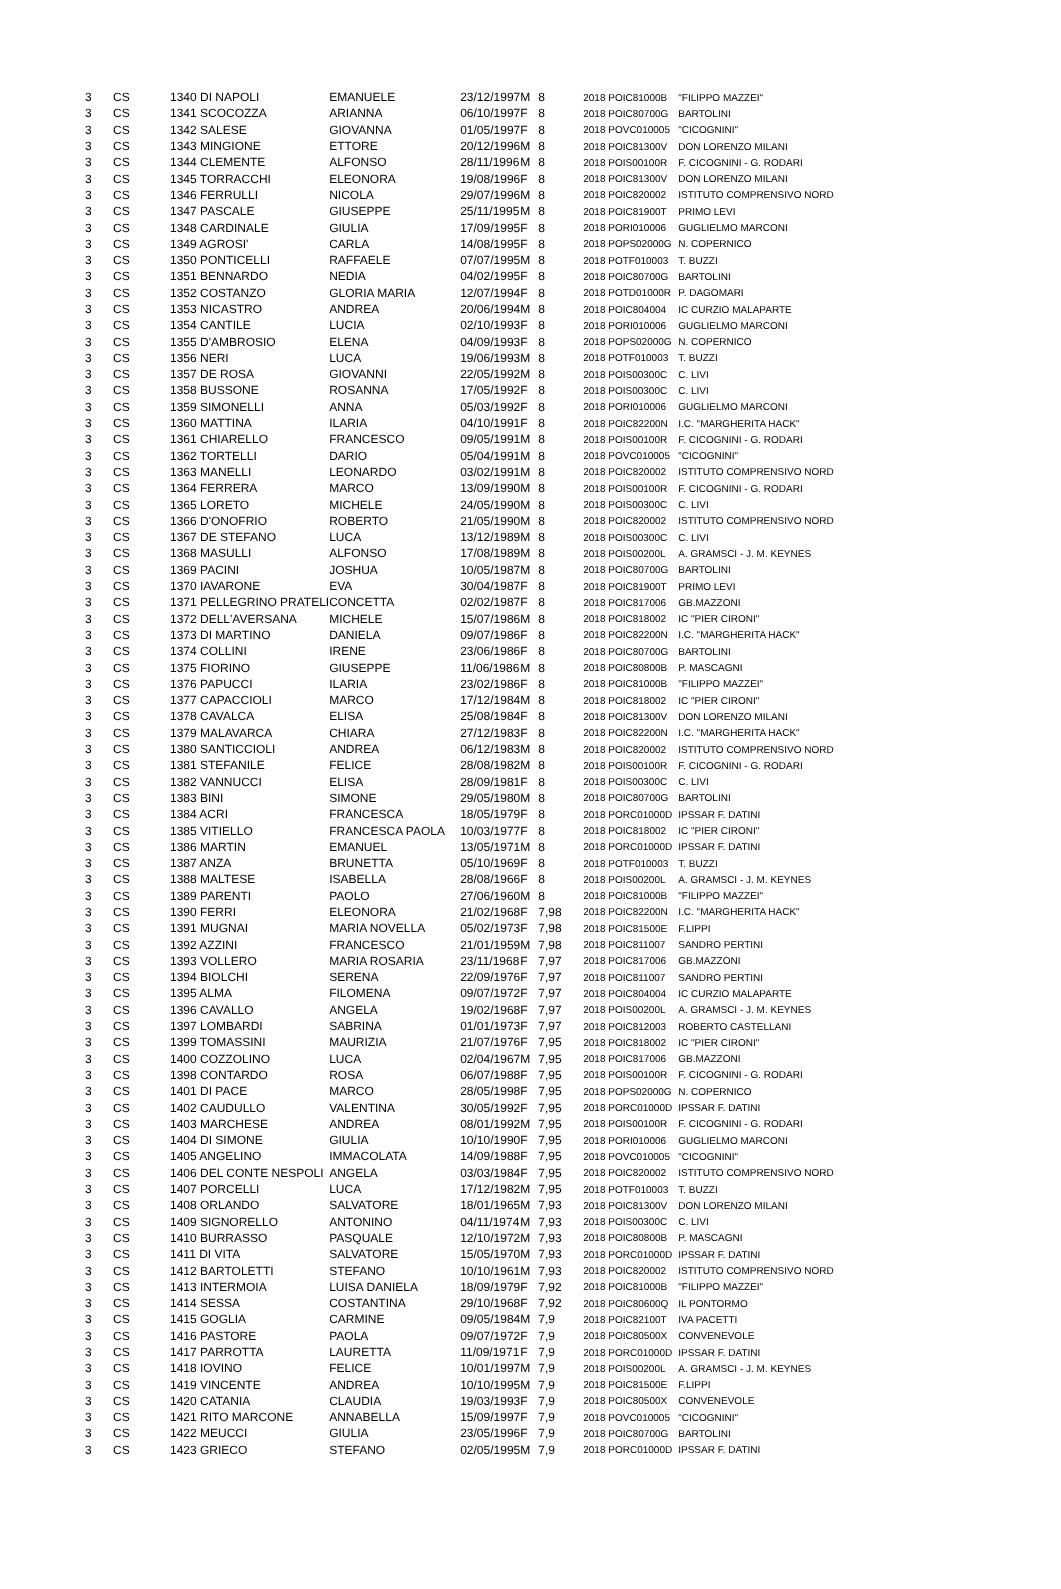| 3 | CS | 1340 DI NAPOLI | EMANUELE | 23/12/1997 | M | 8 | 2018 POIC81000B | "FILIPPO MAZZEI" |
| 3 | CS | 1341 SCOCOZZA | ARIANNA | 06/10/1997 | F | 8 | 2018 POIC80700G | BARTOLINI |
| 3 | CS | 1342 SALESE | GIOVANNA | 01/05/1997 | F | 8 | 2018 POVC010005 | "CICOGNINI" |
| 3 | CS | 1343 MINGIONE | ETTORE | 20/12/1996 | M | 8 | 2018 POIC81300V | DON LORENZO MILANI |
| 3 | CS | 1344 CLEMENTE | ALFONSO | 28/11/1996 | M | 8 | 2018 POIS00100R | F. CICOGNINI - G. RODARI |
| 3 | CS | 1345 TORRACCHI | ELEONORA | 19/08/1996 | F | 8 | 2018 POIC81300V | DON LORENZO MILANI |
| 3 | CS | 1346 FERRULLI | NICOLA | 29/07/1996 | M | 8 | 2018 POIC820002 | ISTITUTO COMPRENSIVO NORD |
| 3 | CS | 1347 PASCALE | GIUSEPPE | 25/11/1995 | M | 8 | 2018 POIC81900T | PRIMO LEVI |
| 3 | CS | 1348 CARDINALE | GIULIA | 17/09/1995 | F | 8 | 2018 PORI010006 | GUGLIELMO MARCONI |
| 3 | CS | 1349 AGROSI' | CARLA | 14/08/1995 | F | 8 | 2018 POPS02000G | N. COPERNICO |
| 3 | CS | 1350 PONTICELLI | RAFFAELE | 07/07/1995 | M | 8 | 2018 POTF010003 | T. BUZZI |
| 3 | CS | 1351 BENNARDO | NEDIA | 04/02/1995 | F | 8 | 2018 POIC80700G | BARTOLINI |
| 3 | CS | 1352 COSTANZO | GLORIA MARIA | 12/07/1994 | F | 8 | 2018 POTD01000R | P. DAGOMARI |
| 3 | CS | 1353 NICASTRO | ANDREA | 20/06/1994 | M | 8 | 2018 POIC804004 | IC CURZIO MALAPARTE |
| 3 | CS | 1354 CANTILE | LUCIA | 02/10/1993 | F | 8 | 2018 PORI010006 | GUGLIELMO MARCONI |
| 3 | CS | 1355 D'AMBROSIO | ELENA | 04/09/1993 | F | 8 | 2018 POPS02000G | N. COPERNICO |
| 3 | CS | 1356 NERI | LUCA | 19/06/1993 | M | 8 | 2018 POTF010003 | T. BUZZI |
| 3 | CS | 1357 DE ROSA | GIOVANNI | 22/05/1992 | M | 8 | 2018 POIS00300C | C. LIVI |
| 3 | CS | 1358 BUSSONE | ROSANNA | 17/05/1992 | F | 8 | 2018 POIS00300C | C. LIVI |
| 3 | CS | 1359 SIMONELLI | ANNA | 05/03/1992 | F | 8 | 2018 PORI010006 | GUGLIELMO MARCONI |
| 3 | CS | 1360 MATTINA | ILARIA | 04/10/1991 | F | 8 | 2018 POIC82200N | I.C. "MARGHERITA HACK" |
| 3 | CS | 1361 CHIARELLO | FRANCESCO | 09/05/1991 | M | 8 | 2018 POIS00100R | F. CICOGNINI - G. RODARI |
| 3 | CS | 1362 TORTELLI | DARIO | 05/04/1991 | M | 8 | 2018 POVC010005 | "CICOGNINI" |
| 3 | CS | 1363 MANELLI | LEONARDO | 03/02/1991 | M | 8 | 2018 POIC820002 | ISTITUTO COMPRENSIVO NORD |
| 3 | CS | 1364 FERRERA | MARCO | 13/09/1990 | M | 8 | 2018 POIS00100R | F. CICOGNINI - G. RODARI |
| 3 | CS | 1365 LORETO | MICHELE | 24/05/1990 | M | 8 | 2018 POIS00300C | C. LIVI |
| 3 | CS | 1366 D'ONOFRIO | ROBERTO | 21/05/1990 | M | 8 | 2018 POIC820002 | ISTITUTO COMPRENSIVO NORD |
| 3 | CS | 1367 DE STEFANO | LUCA | 13/12/1989 | M | 8 | 2018 POIS00300C | C. LIVI |
| 3 | CS | 1368 MASULLI | ALFONSO | 17/08/1989 | M | 8 | 2018 POIS00200L | A. GRAMSCI - J. M. KEYNES |
| 3 | CS | 1369 PACINI | JOSHUA | 10/05/1987 | M | 8 | 2018 POIC80700G | BARTOLINI |
| 3 | CS | 1370 IAVARONE | EVA | 30/04/1987 | F | 8 | 2018 POIC81900T | PRIMO LEVI |
| 3 | CS | 1371 PELLEGRINO PRATELI | CONCETTA | 02/02/1987 | F | 8 | 2018 POIC817006 | GB.MAZZONI |
| 3 | CS | 1372 DELL'AVERSANA | MICHELE | 15/07/1986 | M | 8 | 2018 POIC818002 | IC "PIER CIRONI" |
| 3 | CS | 1373 DI MARTINO | DANIELA | 09/07/1986 | F | 8 | 2018 POIC82200N | I.C. "MARGHERITA HACK" |
| 3 | CS | 1374 COLLINI | IRENE | 23/06/1986 | F | 8 | 2018 POIC80700G | BARTOLINI |
| 3 | CS | 1375 FIORINO | GIUSEPPE | 11/06/1986 | M | 8 | 2018 POIC80800B | P. MASCAGNI |
| 3 | CS | 1376 PAPUCCI | ILARIA | 23/02/1986 | F | 8 | 2018 POIC81000B | "FILIPPO MAZZEI" |
| 3 | CS | 1377 CAPACCIOLI | MARCO | 17/12/1984 | M | 8 | 2018 POIC818002 | IC "PIER CIRONI" |
| 3 | CS | 1378 CAVALCA | ELISA | 25/08/1984 | F | 8 | 2018 POIC81300V | DON LORENZO MILANI |
| 3 | CS | 1379 MALAVARCA | CHIARA | 27/12/1983 | F | 8 | 2018 POIC82200N | I.C. "MARGHERITA HACK" |
| 3 | CS | 1380 SANTICCIOLI | ANDREA | 06/12/1983 | M | 8 | 2018 POIC820002 | ISTITUTO COMPRENSIVO NORD |
| 3 | CS | 1381 STEFANILE | FELICE | 28/08/1982 | M | 8 | 2018 POIS00100R | F. CICOGNINI - G. RODARI |
| 3 | CS | 1382 VANNUCCI | ELISA | 28/09/1981 | F | 8 | 2018 POIS00300C | C. LIVI |
| 3 | CS | 1383 BINI | SIMONE | 29/05/1980 | M | 8 | 2018 POIC80700G | BARTOLINI |
| 3 | CS | 1384 ACRI | FRANCESCA | 18/05/1979 | F | 8 | 2018 PORC01000D | IPSSAR F. DATINI |
| 3 | CS | 1385 VITIELLO | FRANCESCA PAOLA | 10/03/1977 | F | 8 | 2018 POIC818002 | IC "PIER CIRONI" |
| 3 | CS | 1386 MARTIN | EMANUEL | 13/05/1971 | M | 8 | 2018 PORC01000D | IPSSAR F. DATINI |
| 3 | CS | 1387 ANZA | BRUNETTA | 05/10/1969 | F | 8 | 2018 POTF010003 | T. BUZZI |
| 3 | CS | 1388 MALTESE | ISABELLA | 28/08/1966 | F | 8 | 2018 POIS00200L | A. GRAMSCI - J. M. KEYNES |
| 3 | CS | 1389 PARENTI | PAOLO | 27/06/1960 | M | 8 | 2018 POIC81000B | "FILIPPO MAZZEI" |
| 3 | CS | 1390 FERRI | ELEONORA | 21/02/1968 | F | 7,98 | 2018 POIC82200N | I.C. "MARGHERITA HACK" |
| 3 | CS | 1391 MUGNAI | MARIA NOVELLA | 05/02/1973 | F | 7,98 | 2018 POIC81500E | F.LIPPI |
| 3 | CS | 1392 AZZINI | FRANCESCO | 21/01/1959 | M | 7,98 | 2018 POIC811007 | SANDRO PERTINI |
| 3 | CS | 1393 VOLLERO | MARIA ROSARIA | 23/11/1968 | F | 7,97 | 2018 POIC817006 | GB.MAZZONI |
| 3 | CS | 1394 BIOLCHI | SERENA | 22/09/1976 | F | 7,97 | 2018 POIC811007 | SANDRO PERTINI |
| 3 | CS | 1395 ALMA | FILOMENA | 09/07/1972 | F | 7,97 | 2018 POIC804004 | IC CURZIO MALAPARTE |
| 3 | CS | 1396 CAVALLO | ANGELA | 19/02/1968 | F | 7,97 | 2018 POIS00200L | A. GRAMSCI - J. M. KEYNES |
| 3 | CS | 1397 LOMBARDI | SABRINA | 01/01/1973 | F | 7,97 | 2018 POIC812003 | ROBERTO CASTELLANI |
| 3 | CS | 1399 TOMASSINI | MAURIZIA | 21/07/1976 | F | 7,95 | 2018 POIC818002 | IC "PIER CIRONI" |
| 3 | CS | 1400 COZZOLINO | LUCA | 02/04/1967 | M | 7,95 | 2018 POIC817006 | GB.MAZZONI |
| 3 | CS | 1398 CONTARDO | ROSA | 06/07/1988 | F | 7,95 | 2018 POIS00100R | F. CICOGNINI - G. RODARI |
| 3 | CS | 1401 DI PACE | MARCO | 28/05/1998 | F | 7,95 | 2018 POPS02000G | N. COPERNICO |
| 3 | CS | 1402 CAUDULLO | VALENTINA | 30/05/1992 | F | 7,95 | 2018 PORC01000D | IPSSAR F. DATINI |
| 3 | CS | 1403 MARCHESE | ANDREA | 08/01/1992 | M | 7,95 | 2018 POIS00100R | F. CICOGNINI - G. RODARI |
| 3 | CS | 1404 DI SIMONE | GIULIA | 10/10/1990 | F | 7,95 | 2018 PORI010006 | GUGLIELMO MARCONI |
| 3 | CS | 1405 ANGELINO | IMMACOLATA | 14/09/1988 | F | 7,95 | 2018 POVC010005 | "CICOGNINI" |
| 3 | CS | 1406 DEL CONTE NESPOLI | ANGELA | 03/03/1984 | F | 7,95 | 2018 POIC820002 | ISTITUTO COMPRENSIVO NORD |
| 3 | CS | 1407 PORCELLI | LUCA | 17/12/1982 | M | 7,95 | 2018 POTF010003 | T. BUZZI |
| 3 | CS | 1408 ORLANDO | SALVATORE | 18/01/1965 | M | 7,93 | 2018 POIC81300V | DON LORENZO MILANI |
| 3 | CS | 1409 SIGNORELLO | ANTONINO | 04/11/1974 | M | 7,93 | 2018 POIS00300C | C. LIVI |
| 3 | CS | 1410 BURRASSO | PASQUALE | 12/10/1972 | M | 7,93 | 2018 POIC80800B | P. MASCAGNI |
| 3 | CS | 1411 DI VITA | SALVATORE | 15/05/1970 | M | 7,93 | 2018 PORC01000D | IPSSAR F. DATINI |
| 3 | CS | 1412 BARTOLETTI | STEFANO | 10/10/1961 | M | 7,93 | 2018 POIC820002 | ISTITUTO COMPRENSIVO NORD |
| 3 | CS | 1413 INTERMOIA | LUISA DANIELA | 18/09/1979 | F | 7,92 | 2018 POIC81000B | "FILIPPO MAZZEI" |
| 3 | CS | 1414 SESSA | COSTANTINA | 29/10/1968 | F | 7,92 | 2018 POIC80600Q | IL PONTORMO |
| 3 | CS | 1415 GOGLIA | CARMINE | 09/05/1984 | M | 7,9 | 2018 POIC82100T | IVA PACETTI |
| 3 | CS | 1416 PASTORE | PAOLA | 09/07/1972 | F | 7,9 | 2018 POIC80500X | CONVENEVOLE |
| 3 | CS | 1417 PARROTTA | LAURETTA | 11/09/1971 | F | 7,9 | 2018 PORC01000D | IPSSAR F. DATINI |
| 3 | CS | 1418 IOVINO | FELICE | 10/01/1997 | M | 7,9 | 2018 POIS00200L | A. GRAMSCI - J. M. KEYNES |
| 3 | CS | 1419 VINCENTE | ANDREA | 10/10/1995 | M | 7,9 | 2018 POIC81500E | F.LIPPI |
| 3 | CS | 1420 CATANIA | CLAUDIA | 19/03/1993 | F | 7,9 | 2018 POIC80500X | CONVENEVOLE |
| 3 | CS | 1421 RITO MARCONE | ANNABELLA | 15/09/1997 | F | 7,9 | 2018 POVC010005 | "CICOGNINI" |
| 3 | CS | 1422 MEUCCI | GIULIA | 23/05/1996 | F | 7,9 | 2018 POIC80700G | BARTOLINI |
| 3 | CS | 1423 GRIECO | STEFANO | 02/05/1995 | M | 7,9 | 2018 PORC01000D | IPSSAR F. DATINI |